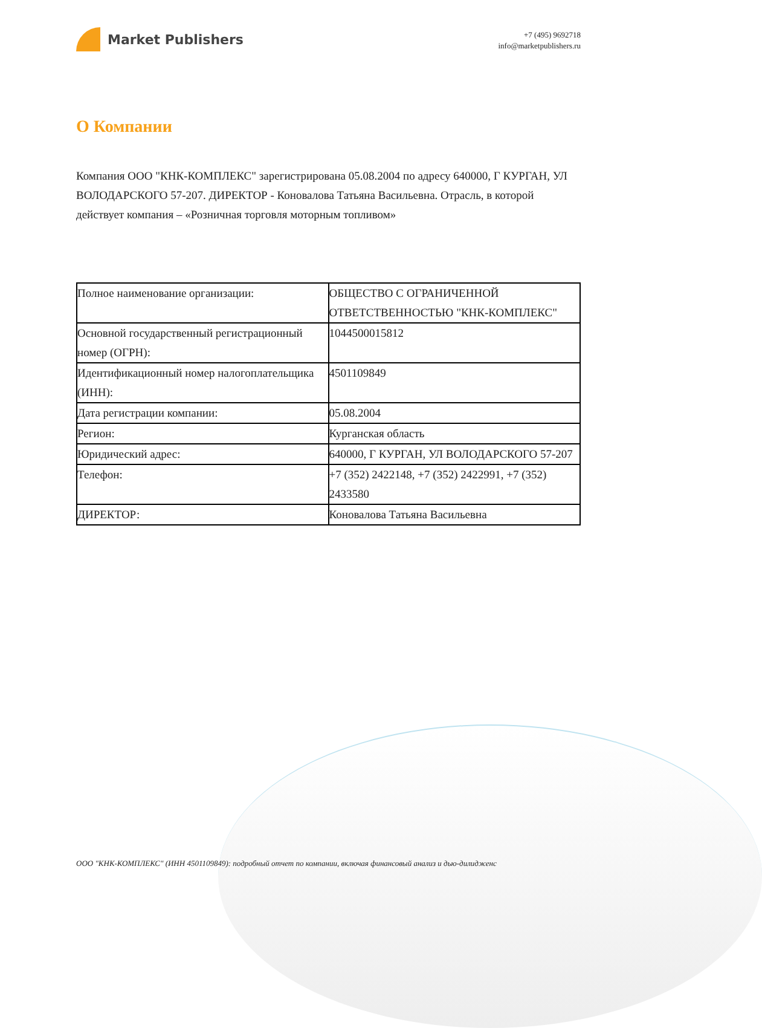Market Publishers
+7 (495) 9692718
info@marketpublishers.ru
О Компании
Компания ООО "КНК-КОМПЛЕКС" зарегистрирована 05.08.2004 по адресу 640000, Г КУРГАН, УЛ ВОЛОДАРСКОГО 57-207. ДИРЕКТОР - Коновалова Татьяна Васильевна. Отрасль, в которой действует компания – «Розничная торговля моторным топливом»
| Полное наименование организации: | ОБЩЕСТВО С ОГРАНИЧЕННОЙ ОТВЕТСТВЕННОСТЬЮ "КНК-КОМПЛЕКС" |
| Основной государственный регистрационный номер (ОГРН): | 1044500015812 |
| Идентификационный номер налогоплательщика (ИНН): | 4501109849 |
| Дата регистрации компании: | 05.08.2004 |
| Регион: | Курганская область |
| Юридический адрес: | 640000, Г КУРГАН, УЛ ВОЛОДАРСКОГО 57-207 |
| Телефон: | +7 (352) 2422148, +7 (352) 2422991, +7 (352) 2433580 |
| ДИРЕКТОР: | Коновалова Татьяна Васильевна |
ООО "КНК-КОМПЛЕКС" (ИНН 4501109849): подробный отчет по компании, включая финансовый анализ и дью-дилидженс